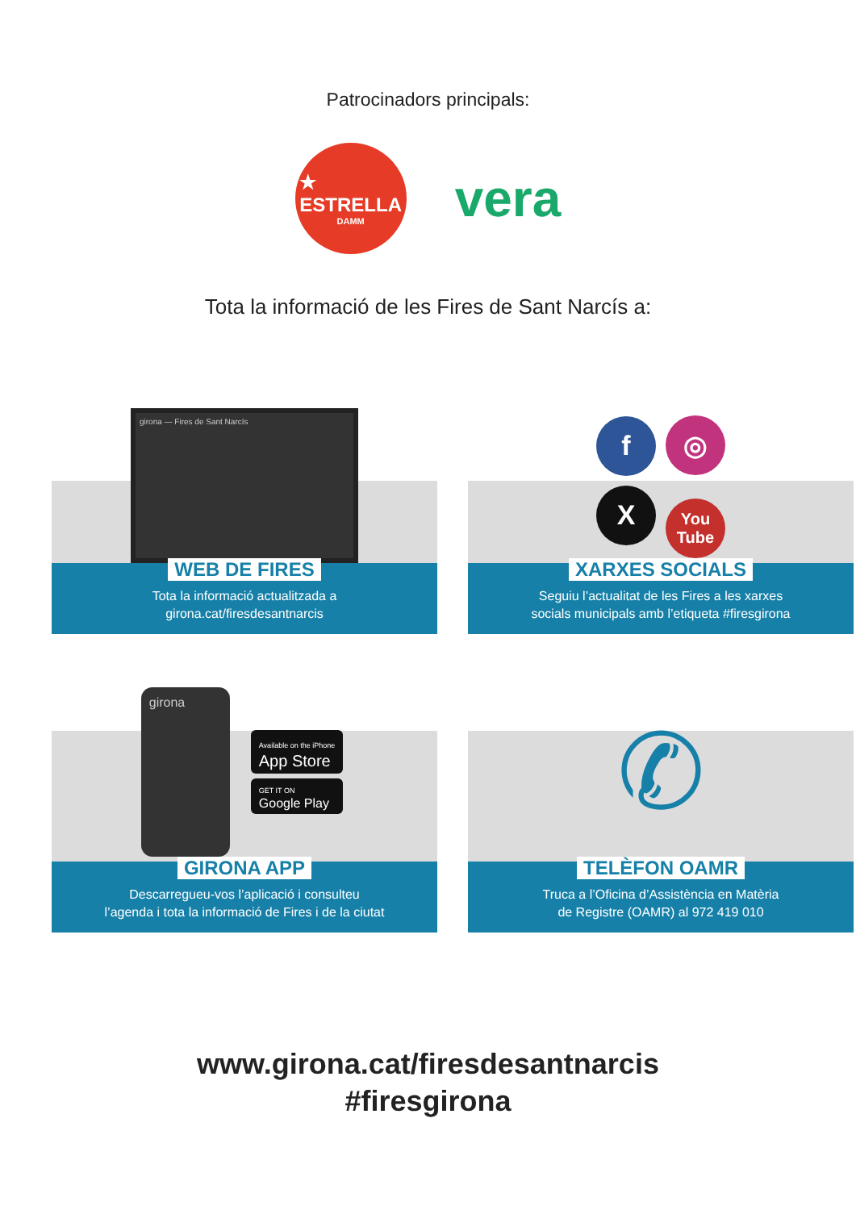Patrocinadors principals:
★
ESTRELLA
DAMM
vera
Tota la informació de les Fires de Sant Narcís a:
girona — Fires de Sant Narcís
WEB DE FIRES
Tota la informació actualitzada a
girona.cat/firesdesantnarcis
f ◎ X You Tube
XARXES SOCIALS
Seguiu l’actualitat de les Fires a les xarxes
socials municipals amb l’etiqueta #firesgirona
girona
Available on the iPhone
App Store
GET IT ON
Google Play
GIRONA APP
Descarregueu-vos l’aplicació i consulteu
l’agenda i tota la informació de Fires i de la ciutat
✆
TELÈFON OAMR
Truca a l’Oficina d’Assistència en Matèria
de Registre (OAMR) al 972 419 010
www.girona.cat/firesdesantnarcis
#firesgirona